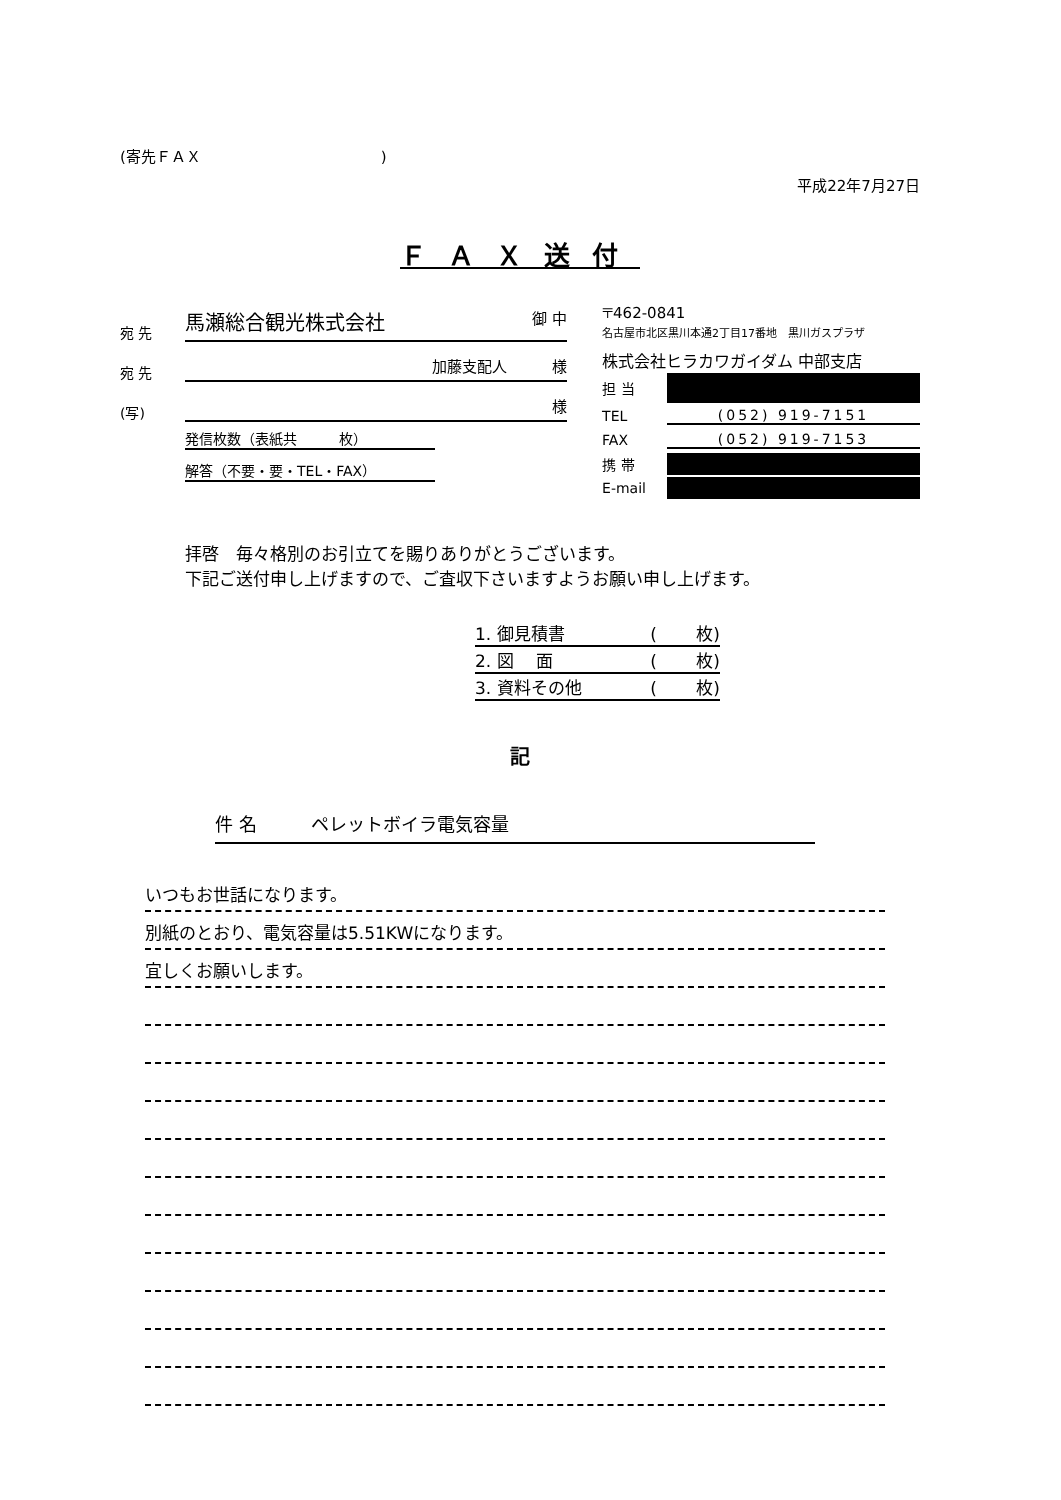(寄先ＦＡＸ　　　　　　　　　　　　)
平成22年7月27日
ＦＡＸ送付
宛 先 馬瀬総合観光株式会社 御 中
宛 先 加藤支配人　　　様
(写) 様
発信枚数（表紙共　　　枚）
解答（不要・要・TEL・FAX）
〒462-0841
名古屋市北区黒川本通2丁目17番地　黒川ガスプラザ
株式会社ヒラカワガイダム 中部支店
担 当
TEL (052) 919-7151
FAX (052) 919-7153
携 帯
E-mail
拝啓　毎々格別のお引立てを賜りありがとうございます。
下記ご送付申し上げますので、ご査収下さいますようお願い申し上げます。
1. 御見積書 (　　 枚)
2. 図　 面 (　　 枚)
3. 資料その他 (　　 枚)
記
件 名　　　ペレットボイラ電気容量
いつもお世話になります。
別紙のとおり、電気容量は5.51KWになります。
宜しくお願いします。